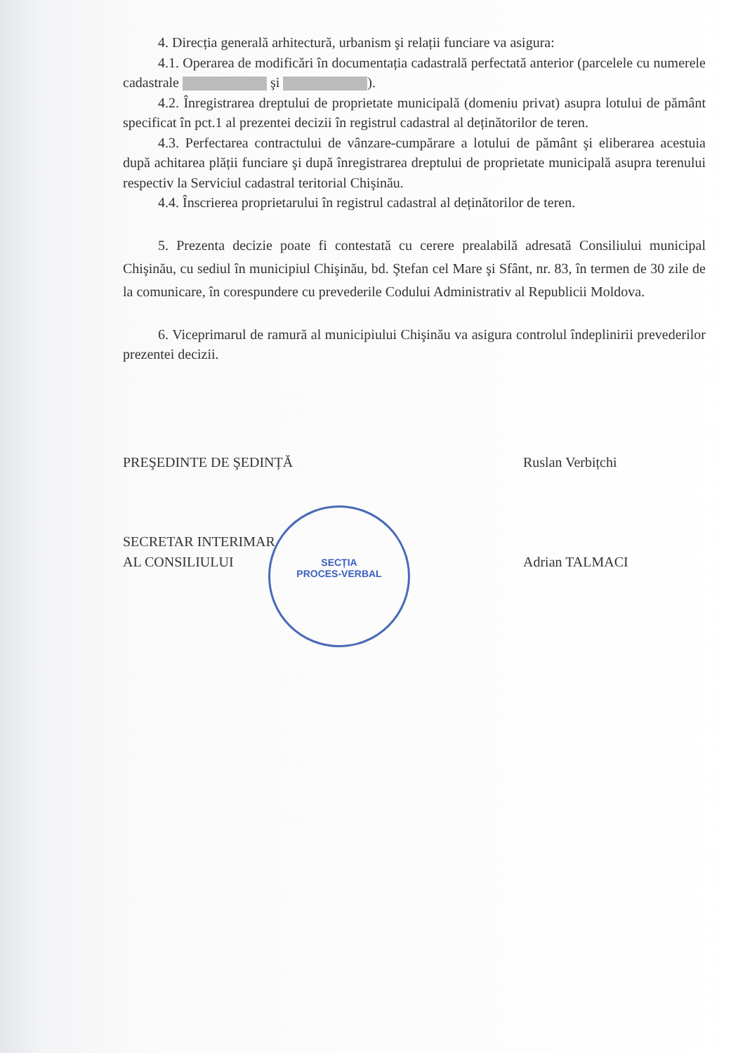SECȚIA
PROCES-VERBAL
4. Direcția generală arhitectură, urbanism şi relații funciare va asigura:
4.1. Operarea de modificări în documentația cadastrală perfectată anterior (parcelele cu numerele cadastrale şi ).
4.2. Înregistrarea dreptului de proprietate municipală (domeniu privat) asupra lotului de pământ specificat în pct.1 al prezentei decizii în registrul cadastral al deținătorilor de teren.
4.3. Perfectarea contractului de vânzare-cumpărare a lotului de pământ şi eliberarea acestuia după achitarea plății funciare şi după înregistrarea dreptului de proprietate municipală asupra terenului respectiv la Serviciul cadastral teritorial Chişinău.
4.4. Înscrierea proprietarului în registrul cadastral al deținătorilor de teren.
5. Prezenta decizie poate fi contestată cu cerere prealabilă adresată Consiliului municipal Chişinău, cu sediul în municipiul Chişinău, bd. Ştefan cel Mare şi Sfânt, nr. 83, în termen de 30 zile de la comunicare, în corespundere cu prevederile Codului Administrativ al Republicii Moldova.
6. Viceprimarul de ramură al municipiului Chişinău va asigura controlul îndeplinirii prevederilor prezentei decizii.
PREŞEDINTE DE ŞEDINȚĂ Ruslan Verbițchi
SECRETAR INTERIMAR
AL CONSILIULUI
Adrian TALMACI